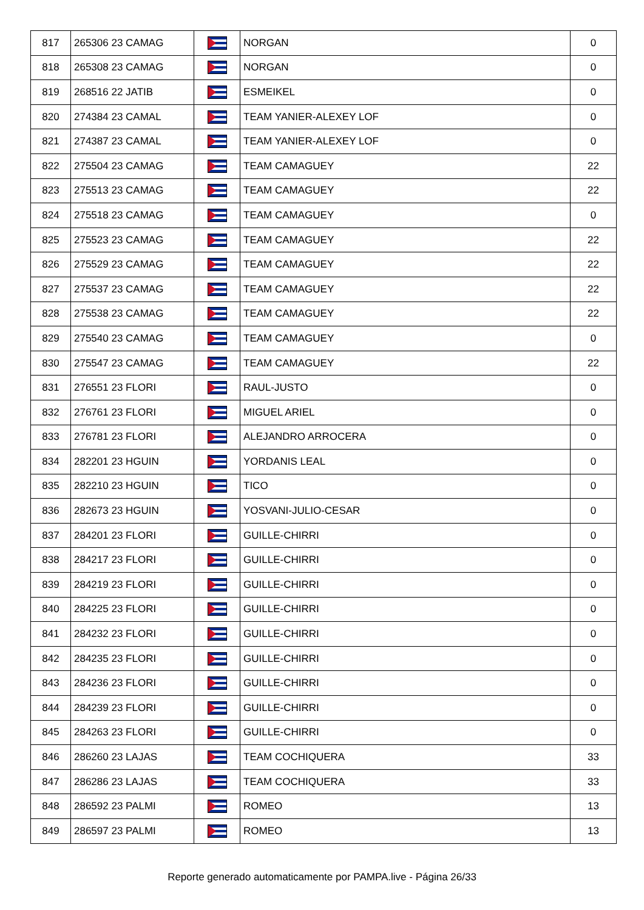| 817 | 265306 23 CAMAG | | NORGAN | 0 |
| 818 | 265308 23 CAMAG | | NORGAN | 0 |
| 819 | 268516 22 JATIB | | ESMEIKEL | 0 |
| 820 | 274384 23 CAMAL | | TEAM YANIER-ALEXEY LOF | 0 |
| 821 | 274387 23 CAMAL | | TEAM YANIER-ALEXEY LOF | 0 |
| 822 | 275504 23 CAMAG | | TEAM CAMAGUEY | 22 |
| 823 | 275513 23 CAMAG | | TEAM CAMAGUEY | 22 |
| 824 | 275518 23 CAMAG | | TEAM CAMAGUEY | 0 |
| 825 | 275523 23 CAMAG | | TEAM CAMAGUEY | 22 |
| 826 | 275529 23 CAMAG | | TEAM CAMAGUEY | 22 |
| 827 | 275537 23 CAMAG | | TEAM CAMAGUEY | 22 |
| 828 | 275538 23 CAMAG | | TEAM CAMAGUEY | 22 |
| 829 | 275540 23 CAMAG | | TEAM CAMAGUEY | 0 |
| 830 | 275547 23 CAMAG | | TEAM CAMAGUEY | 22 |
| 831 | 276551 23 FLORI | | RAUL-JUSTO | 0 |
| 832 | 276761 23 FLORI | | MIGUEL ARIEL | 0 |
| 833 | 276781 23 FLORI | | ALEJANDRO ARROCERA | 0 |
| 834 | 282201 23 HGUIN | | YORDANIS LEAL | 0 |
| 835 | 282210 23 HGUIN | | TICO | 0 |
| 836 | 282673 23 HGUIN | | YOSVANI-JULIO-CESAR | 0 |
| 837 | 284201 23 FLORI | | GUILLE-CHIRRI | 0 |
| 838 | 284217 23 FLORI | | GUILLE-CHIRRI | 0 |
| 839 | 284219 23 FLORI | | GUILLE-CHIRRI | 0 |
| 840 | 284225 23 FLORI | | GUILLE-CHIRRI | 0 |
| 841 | 284232 23 FLORI | | GUILLE-CHIRRI | 0 |
| 842 | 284235 23 FLORI | | GUILLE-CHIRRI | 0 |
| 843 | 284236 23 FLORI | | GUILLE-CHIRRI | 0 |
| 844 | 284239 23 FLORI | | GUILLE-CHIRRI | 0 |
| 845 | 284263 23 FLORI | | GUILLE-CHIRRI | 0 |
| 846 | 286260 23 LAJAS | | TEAM COCHIQUERA | 33 |
| 847 | 286286 23 LAJAS | | TEAM COCHIQUERA | 33 |
| 848 | 286592 23 PALMI | | ROMEO | 13 |
| 849 | 286597 23 PALMI | | ROMEO | 13 |
Reporte generado automaticamente por PAMPA.live - Página 26/33